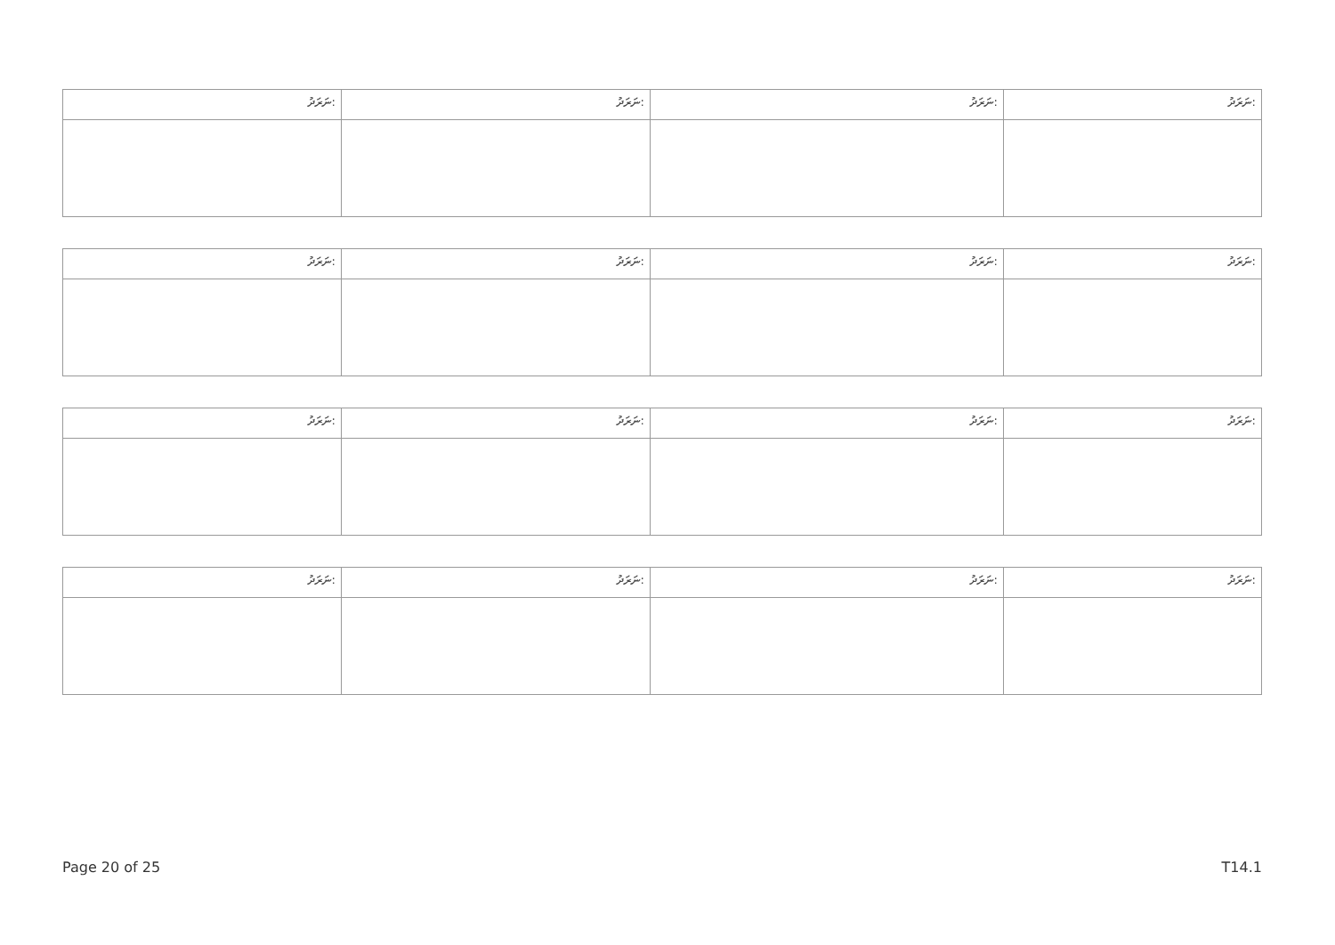| ނަރަދު: | ނަރަދު: | ނަރަދު: | ނަރަދު: |
| --- | --- | --- | --- |
| ނަރަދު: | ނަރަދު: | ނަރަދު: | ނަރަދު: |
| --- | --- | --- | --- |
| ނަރަދު: | ނަރަދު: | ނަރަދު: | ނަރަދު: |
| --- | --- | --- | --- |
| ނަރަދު: | ނަރަދު: | ނަރަދު: | ނަރަދު: |
| --- | --- | --- | --- |
Page 20 of 25 T14.1